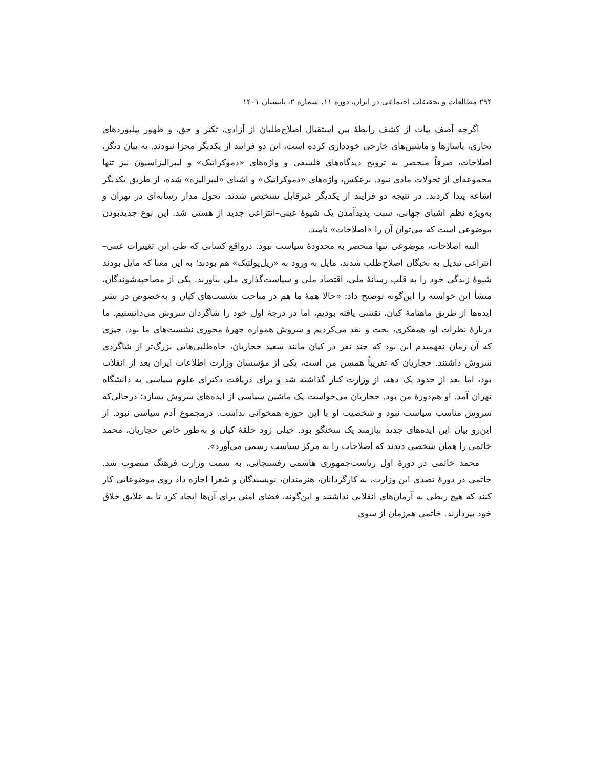۲۹۴ مطالعات و تحقیقات اجتماعی در ایران، دوره ۱۱، شماره ۲، تابستان ۱۴۰۱
اگرچه آصف بیات از کشف رابطهٔ بین استقبال اصلاح‌طلبان از آزادی، تکثر و حق، و ظهور بیلبوردهای تجاری، پاساژها و ماشین‌های خارجی خودداری کرده است، این دو فرایند از یکدیگر مجزا نبودند. به بیان دیگر، اصلاحات، صرفاً منحصر به ترویج دیدگاه‌های فلسفی و واژه‌های «دموکراتیک» و لیبرالیزاسیون نیز تنها مجموعه‌ای از تحولات مادی نبود. برعکس، واژه‌های «دموکراتیک» و اشیای «لیبرالیزه» شده، از طریق یکدیگر اشاعه پیدا کردند. در نتیجه دو فرایند از یکدیگر غیرقابل تشخیص شدند. تحول مدار رسانه‌ای در تهران و به‌ویژه نظم اشیای جهانی، سبب پدیدآمدن یک شیوهٔ عینی–انتزاعی جدید از هستی شد. این نوع جدیدبودن موضوعی است که می‌توان آن را «اصلاحات» نامید.
البته اصلاحات، موضوعی تنها منحصر به محدودهٔ سیاست نبود. درواقع کسانی که طی این تغییرات عینی–انتزاعی تبدیل به نخبگان اصلاح‌طلب شدند، مایل به ورود به «ریل‌پولتیک» هم بودند؛ به این معنا که مایل بودند شیوهٔ زندگی خود را به قلب رسانهٔ ملی، اقتصاد ملی و سیاست‌گذاری ملی بیاورند. یکی از مصاحبه‌شوندگان، منشأ این خواسته را این‌گونه توضیح داد: «حالا همهٔ ما هم در مباحث نشست‌های کیان و به‌خصوص در نشر ایده‌ها از طریق ماهنامهٔ کیان، نقشی یافته بودیم، اما در درجهٔ اول خود را شاگردان سروش می‌دانستیم. ما دربارهٔ نظرات او، همفکری، بحث و نقد می‌کردیم و سروش همواره چهرهٔ محوری نشست‌های ما بود. چیزی که آن زمان نفهمیدم این بود که چند نفر در کیان مانند سعید حجاریان، جاه‌طلبی‌هایی بزرگ‌تر از شاگردی سروش داشتند. حجاریان که تقریباً همسن من است، یکی از مؤسسان وزارت اطلاعات ایران بعد از انقلاب بود، اما بعد از حدود یک دهه، از وزارت کنار گذاشته شد و برای دریافت دکترای علوم سیاسی به دانشگاه تهران آمد. او هم‌دورهٔ من بود. حجاریان می‌خواست یک ماشین سیاسی از ایده‌های سروش بسازد؛ درحالی‌که سروش مناسب سیاست نبود و شخصیت او با این حوزه همخوانی نداشت. درمجموع آدم سیاسی نبود. از این‌رو بیان این ایده‌های جدید نیازمند یک سخنگو بود. خیلی زود حلقهٔ کیان و به‌طور خاص حجاریان، محمد خاتمی را همان شخصی دیدند که اصلاحات را به مرکز سیاست رسمی می‌آورد».
محمد خاتمی در دورهٔ اول ریاست‌جمهوری هاشمی رفسنجانی، به سمت وزارت فرهنگ منصوب شد. خاتمی در دورهٔ تصدی این وزارت، به کارگردانان، هنرمندان، نویسندگان و شعرا اجازه داد روی موضوعاتی کار کنند که هیچ ربطی به آرمان‌های انقلابی نداشتند و این‌گونه، فضای امنی برای آن‌ها ایجاد کرد تا به علایق خلاق خود بپردازند. خاتمی هم‌زمان از سوی